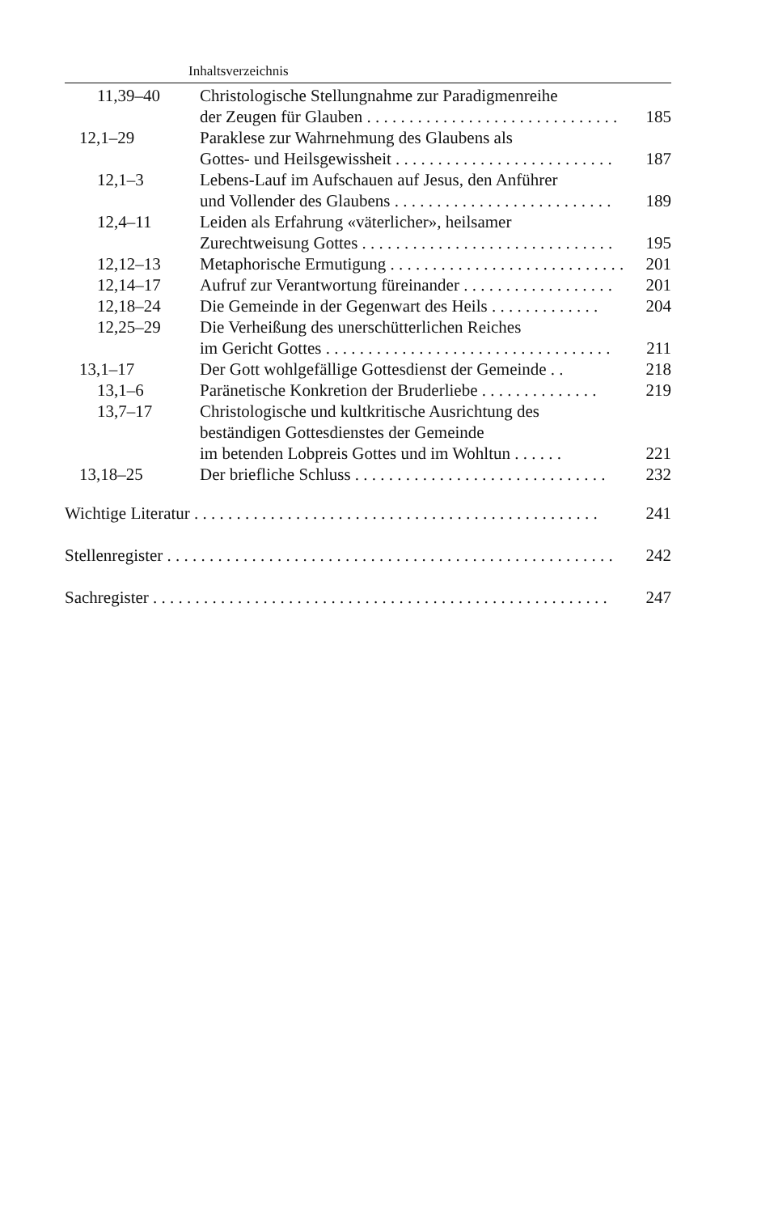Inhaltsverzeichnis
| | 11,39–40 | Christologische Stellungnahme zur Paradigmenreihe der Zeugen für Glauben . . . . . . . . . . . . . . . . . . . . . . . . . . . . . . 185 |
| 12,1–29 | | Paraklese zur Wahrnehmung des Glaubens als Gottes- und Heilsgewissheit . . . . . . . . . . . . . . . . . . . . . . . . . . 187 |
| | 12,1–3 | Lebens-Lauf im Aufschauen auf Jesus, den Anführer und Vollender des Glaubens . . . . . . . . . . . . . . . . . . . . . . . . . . 189 |
| | 12,4–11 | Leiden als Erfahrung «väterlicher», heilsamer Zurechtweisung Gottes . . . . . . . . . . . . . . . . . . . . . . . . . . . . . . 195 |
| | 12,12–13 | Metaphorische Ermutigung . . . . . . . . . . . . . . . . . . . . . . . . . . . . 201 |
| | 12,14–17 | Aufruf zur Verantwortung füreinander . . . . . . . . . . . . . . . . . . 201 |
| | 12,18–24 | Die Gemeinde in der Gegenwart des Heils . . . . . . . . . . . . . 204 |
| | 12,25–29 | Die Verheißung des unerschütterlichen Reiches im Gericht Gottes . . . . . . . . . . . . . . . . . . . . . . . . . . . . . . . . . . 211 |
| 13,1–17 | | Der Gott wohlgefällige Gottesdienst der Gemeinde . . 218 |
| | 13,1–6 | Paränetische Konkretion der Bruderliebe . . . . . . . . . . . . . . 219 |
| | 13,7–17 | Christologische und kultkritische Ausrichtung des beständigen Gottesdienstes der Gemeinde im betenden Lobpreis Gottes und im Wohltun . . . . . . 221 |
| 13,18–25 | | Der briefliche Schluss . . . . . . . . . . . . . . . . . . . . . . . . . . . . . . 232 |
Wichtige Literatur . . . . . . . . . . . . . . . . . . . . . . . . . . . . . . . . . . . . . . . . . . . . . . . . 241
Stellenregister . . . . . . . . . . . . . . . . . . . . . . . . . . . . . . . . . . . . . . . . . . . . . . . . . . . . . 242
Sachregister . . . . . . . . . . . . . . . . . . . . . . . . . . . . . . . . . . . . . . . . . . . . . . . . . . . . . . 247